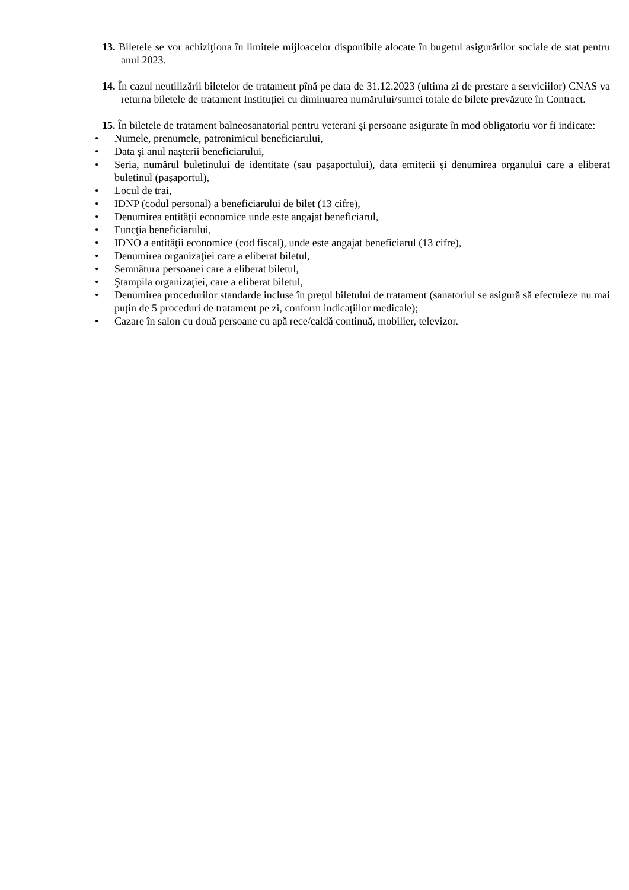13. Biletele se vor achiziţiona în limitele mijloacelor disponibile alocate în bugetul asigurărilor sociale de stat pentru anul 2023.
14. În cazul neutilizării biletelor de tratament pînă pe data de 31.12.2023 (ultima zi de prestare a serviciilor) CNAS va returna biletele de tratament Instituției cu diminuarea numărului/sumei totale de bilete prevăzute în Contract.
15. În biletele de tratament balneosanatorial pentru veterani şi persoane asigurate în mod obligatoriu vor fi indicate:
• Numele, prenumele, patronimicul beneficiarului,
• Data şi anul naşterii beneficiarului,
• Seria, numărul buletinului de identitate (sau paşaportului), data emiterii şi denumirea organului care a eliberat buletinul (paşaportul),
• Locul de trai,
• IDNP (codul personal) a beneficiarului de bilet (13 cifre),
• Denumirea entităţii economice unde este angajat beneficiarul,
• Funcţia beneficiarului,
• IDNO a entităţii economice (cod fiscal), unde este angajat beneficiarul (13 cifre),
• Denumirea organizaţiei care a eliberat biletul,
• Semnătura persoanei care a eliberat biletul,
• Ştampila organizaţiei, care a eliberat biletul,
• Denumirea procedurilor standarde incluse în prețul biletului de tratament (sanatoriul se asigură să efectuieze nu mai puțin de 5 proceduri de tratament pe zi, conform indicațiilor medicale);
• Cazare în salon cu două persoane cu apă rece/caldă continuă, mobilier, televizor.